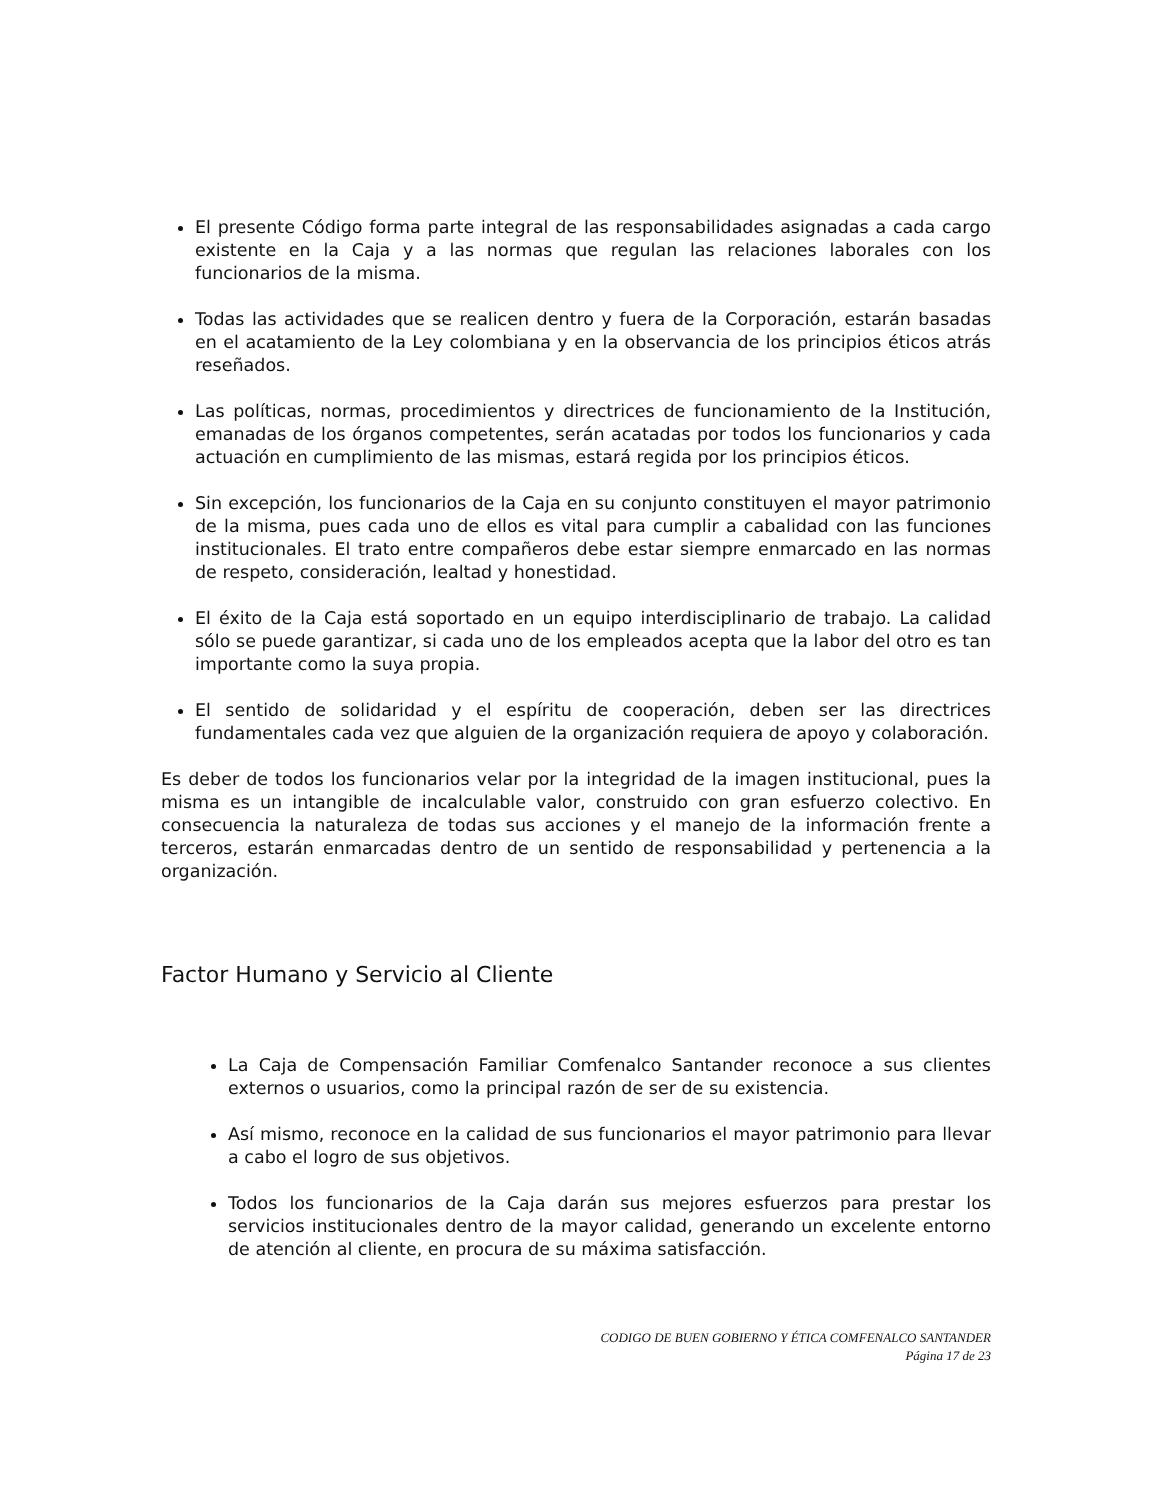El presente Código forma parte integral de las responsabilidades asignadas a cada cargo existente en la Caja y a las normas que regulan las relaciones laborales con los funcionarios de la misma.
Todas las actividades que se realicen dentro y fuera de la Corporación, estarán basadas en el acatamiento de la Ley colombiana y en la observancia de los principios éticos atrás reseñados.
Las políticas, normas, procedimientos y directrices de funcionamiento de la Institución, emanadas de los órganos competentes, serán acatadas por todos los funcionarios y cada actuación en cumplimiento de las mismas, estará regida por los principios éticos.
Sin excepción, los funcionarios de la Caja en su conjunto constituyen el mayor patrimonio de la misma, pues cada uno de ellos es vital para cumplir a cabalidad con las funciones institucionales. El trato entre compañeros debe estar siempre enmarcado en las normas de respeto, consideración, lealtad y honestidad.
El éxito de la Caja está soportado en un equipo interdisciplinario de trabajo. La calidad sólo se puede garantizar, si cada uno de los empleados acepta que la labor del otro es tan importante como la suya propia.
El sentido de solidaridad y el espíritu de cooperación, deben ser las directrices fundamentales cada vez que alguien de la organización requiera de apoyo y colaboración.
Es deber de todos los funcionarios velar por la integridad de la imagen institucional, pues la misma es un intangible de incalculable valor, construido con gran esfuerzo colectivo. En consecuencia la naturaleza de todas sus acciones y el manejo de la información frente a terceros, estarán enmarcadas dentro de un sentido de responsabilidad y pertenencia a la organización.
Factor Humano y Servicio al Cliente
La Caja de Compensación Familiar Comfenalco Santander reconoce a sus clientes externos o usuarios, como la principal razón de ser de su existencia.
Así mismo, reconoce en la calidad de sus funcionarios el mayor patrimonio para llevar a cabo el logro de sus objetivos.
Todos los funcionarios de la Caja darán sus mejores esfuerzos para prestar los servicios institucionales dentro de la mayor calidad, generando un excelente entorno de atención al cliente, en procura de su máxima satisfacción.
CODIGO DE BUEN GOBIERNO Y ÉTICA COMFENALCO SANTANDER
Página 17 de 23